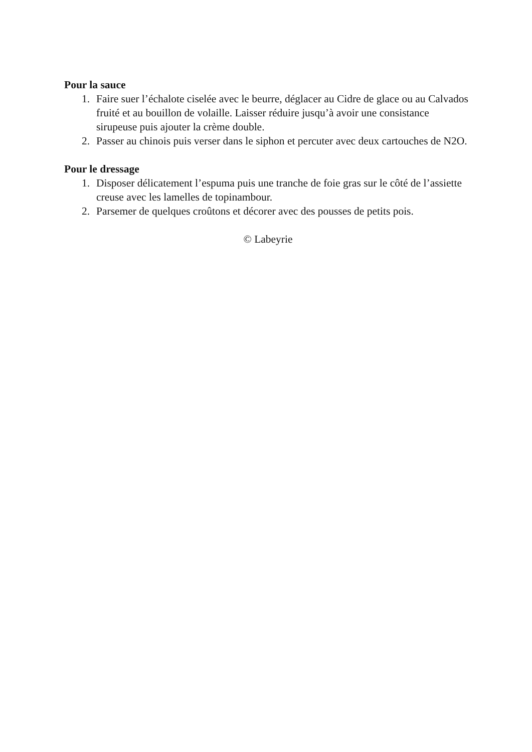Pour la sauce
1. Faire suer l’échalote ciselée avec le beurre, déglacer au Cidre de glace ou au Calvados fruité et au bouillon de volaille. Laisser réduire jusqu’à avoir une consistance sirupeuse puis ajouter la crème double.
2. Passer au chinois puis verser dans le siphon et percuter avec deux cartouches de N2O.
Pour le dressage
1. Disposer délicatement l’espuma puis une tranche de foie gras sur le côté de l’assiette creuse avec les lamelles de topinambour.
2. Parsemer de quelques croûtons et décorer avec des pousses de petits pois.
© Labeyrie